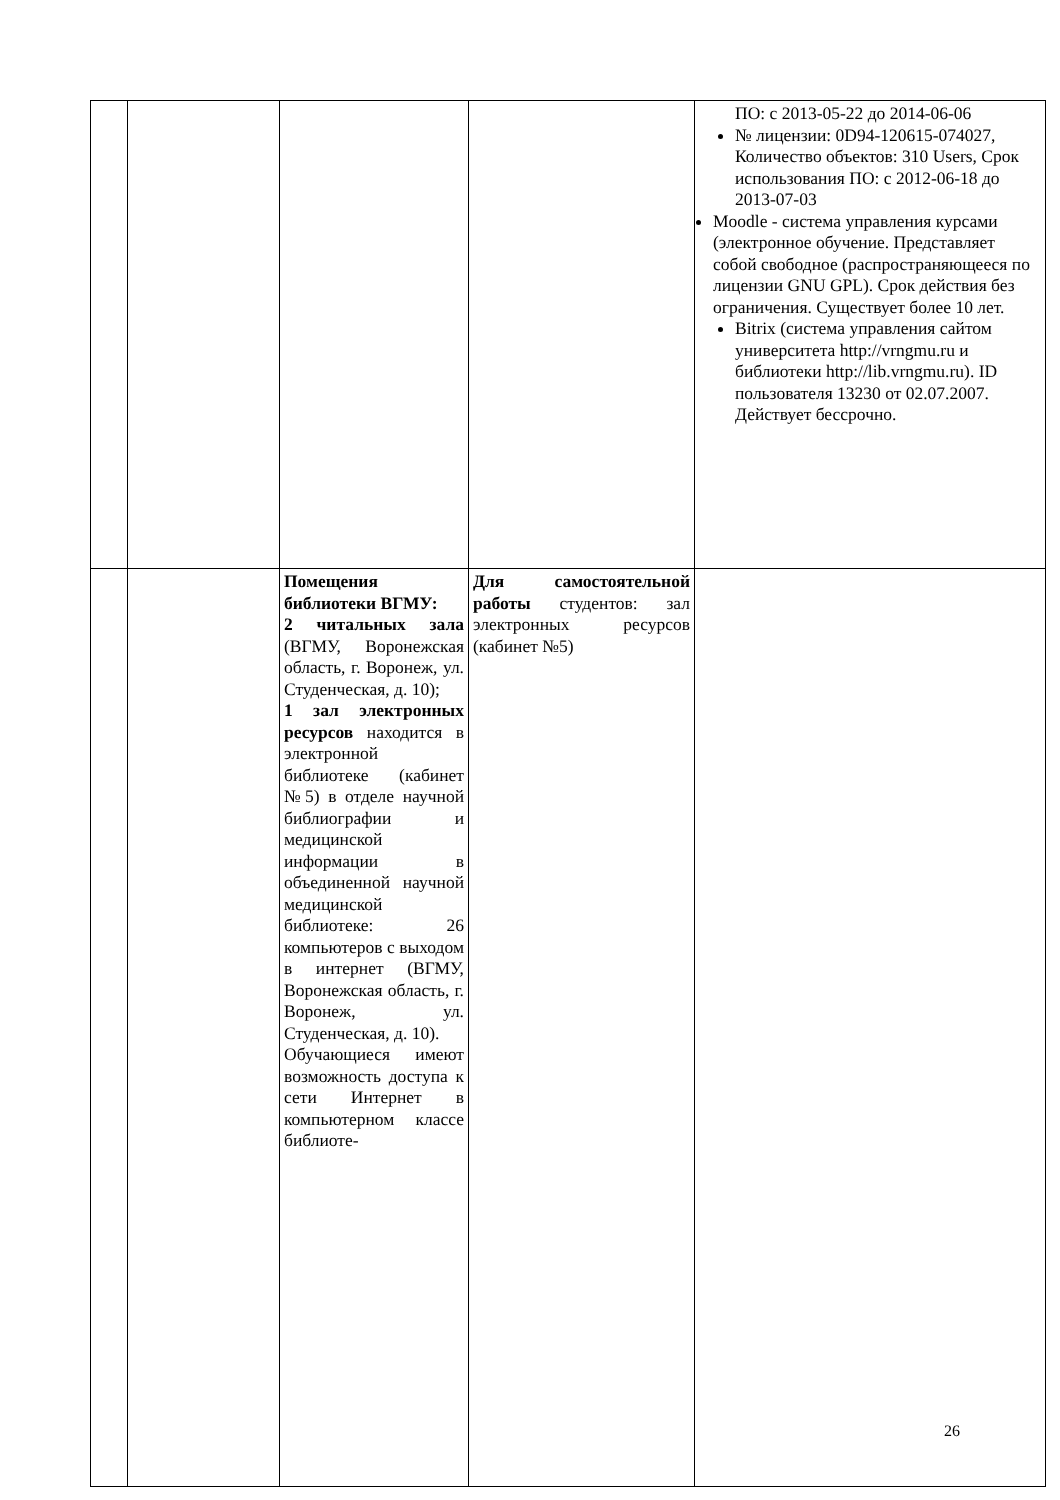| | | | | ПО: с 2013-05-22 до 2014-06-06 № лицензии: 0D94-120615-074027, Количество объектов: 310 Users, Срок использования ПО: с 2012-06-18 до 2013-07-03 Moodle - система управления курсами (электронное обучение. Представляет собой свободное (распространяющееся по лицензии GNU GPL). Срок действия без ограничения. Существует более 10 лет. Bitrix (система управления сайтом университета http://vrngmu.ru и библиотеки http://lib.vrngmu.ru). ID пользователя 13230 от 02.07.2007. Действует бессрочно. |
| | | Помещения библиотеки ВГМУ: 2 читальных зала (ВГМУ, Воронежская область, г. Воронеж, ул. Студенческая, д. 10); 1 зал электронных ресурсов находится в электронной библиотеке (кабинет №5) в отделе научной библиографии и медицинской информации в объединенной научной медицинской библиотеке: 26 компьютеров с выходом в интернет (ВГМУ, Воронежская область, г. Воронеж, ул. Студенческая, д. 10). Обучающиеся имеют возможность доступа к сети Интернет в компьютерном классе библиоте- | Для самостоятельной работы студентов: зал электронных ресурсов (кабинет №5) | |
26